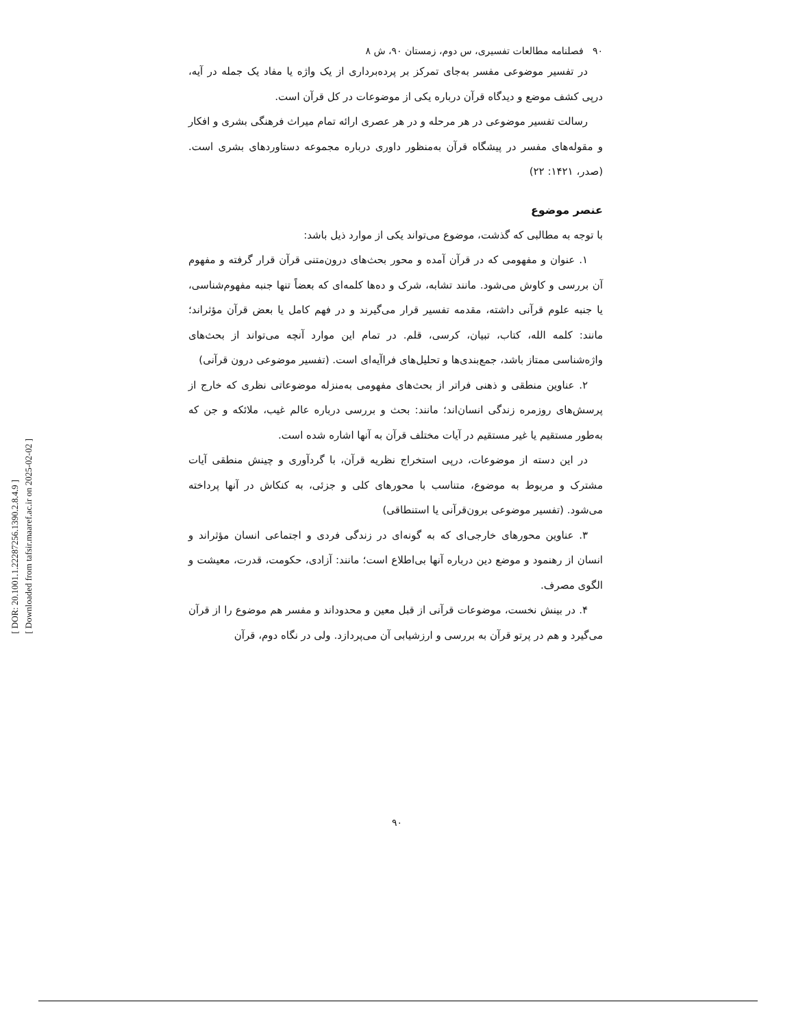[ DOR: 20.1001.1.22287256.1390.2.8.4.9 ]
[ Downloaded from tafsir.maaref.ac.ir on 2025-02-02 ]
۹۰ فصلنامه مطالعات تفسیری، س دوم، زمستان ۹۰، ش ۸
در تفسیر موضوعی مفسر به‌جای تمرکز بر پرده‌برداری از یک واژه یا مفاد یک جمله در آیه، درپی کشف موضع و دیدگاه قرآن درباره یکی از موضوعات در کل قرآن است.
رسالت تفسیر موضوعی در هر مرحله و در هر عصری ارائه تمام میراث فرهنگی بشری و افکار و مقوله‌های مفسر در پیشگاه قرآن به‌منظور داوری درباره مجموعه دستاوردهای بشری است. (صدر، ۱۴۲۱: ۲۲)
عنصر موضوع
با توجه به مطالبی که گذشت، موضوع می‌تواند یکی از موارد ذیل باشد:
۱. عنوان و مفهومی که در قرآن آمده و محور بحث‌های درون‌متنی قرآن قرار گرفته و مفهوم آن بررسی و کاوش می‌شود. مانند تشابه، شرک و ده‌ها کلمه‌ای که بعضاً تنها جنبه مفهوم‌شناسی، یا جنبه علوم قرآنی داشته، مقدمه تفسیر قرار می‌گیرند و در فهم کامل یا بعض قرآن مؤثراند؛ مانند: کلمه الله، کتاب، تبیان، کرسی، قلم. در تمام این موارد آنچه می‌تواند از بحث‌های واژه‌شناسی ممتاز باشد، جمع‌بندی‌ها و تحلیل‌های فراآیه‌ای است. (تفسیر موضوعی درون قرآنی)
۲. عناوین منطقی و ذهنی فراتر از بحث‌های مفهومی به‌منزله موضوعاتی نظری که خارج از پرسش‌های روزمره زندگی انسان‌اند؛ مانند: بحث و بررسی درباره عالم غیب، ملائکه و جن که به‌طور مستقیم یا غیر مستقیم در آیات مختلف قرآن به آنها اشاره شده است.
در این دسته از موضوعات، درپی استخراج نظریه قرآن، با گردآوری و چینش منطقی آیات مشترک و مربوط به موضوع، متناسب با محورهای کلی و جزئی، به کنکاش در آنها پرداخته می‌شود. (تفسیر موضوعی برون‌قرآنی یا استنطاقی)
۳. عناوین محورهای خارجی‌ای که به گونه‌ای در زندگی فردی و اجتماعی انسان مؤثراند و انسان از رهنمود و موضع دین درباره آنها بی‌اطلاع است؛ مانند: آزادی، حکومت، قدرت، معیشت و الگوی مصرف.
۴. در بینش نخست، موضوعات قرآنی از قبل معین و محدوداند و مفسر هم موضوع را از قرآن می‌گیرد و هم در پرتو قرآن به بررسی و ارزشیابی آن می‌پردازد. ولی در نگاه دوم، قرآن
۹۰